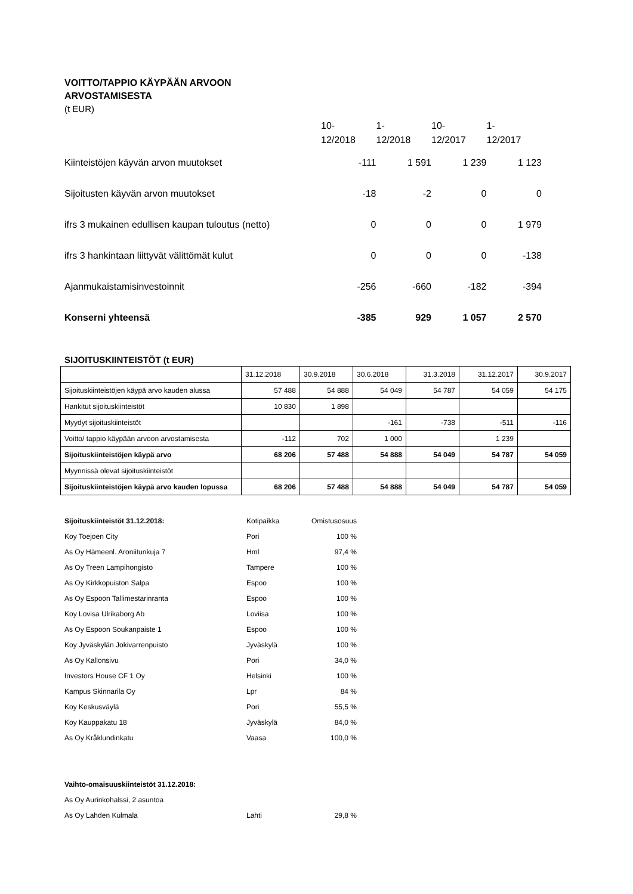VOITTO/TAPPIO KÄYPÄÄN ARVOON
ARVOSTAMISESTA
(t EUR)
| | 10- 12/2018 | 1- 12/2018 | 10- 12/2017 | 1- 12/2017 |
| Kiinteistöjen käyvän arvon muutokset | -111 | 1 591 | 1 239 | 1 123 |
| Sijoitusten käyvän arvon muutokset | -18 | -2 | 0 | 0 |
| ifrs 3 mukainen edullisen kaupan tuloutus (netto) | 0 | 0 | 0 | 1 979 |
| ifrs 3 hankintaan liittyvät välittömät kulut | 0 | 0 | 0 | -138 |
| Ajanmukaistamisinvestoinnit | -256 | -660 | -182 | -394 |
| Konserni yhteensä | -385 | 929 | 1 057 | 2 570 |
SIJOITUSKIINTEISTÖT (t EUR)
| | 31.12.2018 | 30.9.2018 | 30.6.2018 | 31.3.2018 | 31.12.2017 | 30.9.2017 |
| Sijoituskiinteistöjen käypä arvo kauden alussa | 57 488 | 54 888 | 54 049 | 54 787 | 54 059 | 54 175 |
| Hankitut sijoituskiinteistöt | 10 830 | 1 898 | | | | |
| Myydyt sijoituskiinteistöt | | | -161 | -738 | -511 | -116 |
| Voitto/ tappio käypään arvoon arvostamisesta | -112 | 702 | 1 000 | | 1 239 | |
| Sijoituskiinteistöjen käypä arvo | 68 206 | 57 488 | 54 888 | 54 049 | 54 787 | 54 059 |
| Myynnissä olevat sijoituskiinteistöt | | | | | | |
| Sijoituskiinteistöjen käypä arvo kauden lopussa | 68 206 | 57 488 | 54 888 | 54 049 | 54 787 | 54 059 |
| Sijoituskiinteistöt 31.12.2018: | Kotipaikka | Omistusosuus |
| Koy Toejoen City | Pori | 100 % |
| As Oy Hämeenl. Aroniitunkuja 7 | Hml | 97,4 % |
| As Oy Treen Lampihongisto | Tampere | 100 % |
| As Oy Kirkkopuiston Salpa | Espoo | 100 % |
| As Oy Espoon Tallimestarinranta | Espoo | 100 % |
| Koy Lovisa Ulrikaborg Ab | Loviisa | 100 % |
| As Oy Espoon Soukanpaiste 1 | Espoo | 100 % |
| Koy Jyväskylän Jokivarrenpuisto | Jyväskylä | 100 % |
| As Oy Kallonsivu | Pori | 34,0 % |
| Investors House CF 1 Oy | Helsinki | 100 % |
| Kampus Skinnarila Oy | Lpr | 84 % |
| Koy Keskusväylä | Pori | 55,5 % |
| Koy Kauppakatu 18 | Jyväskylä | 84,0 % |
| As Oy Kråklundinkatu | Vaasa | 100,0 % |
| Vaihto-omaisuuskiinteistöt 31.12.2018: | | |
| As Oy Aurinkohalssi, 2 asuntoa | | |
| As Oy Lahden Kulmala | Lahti | 29,8 % |